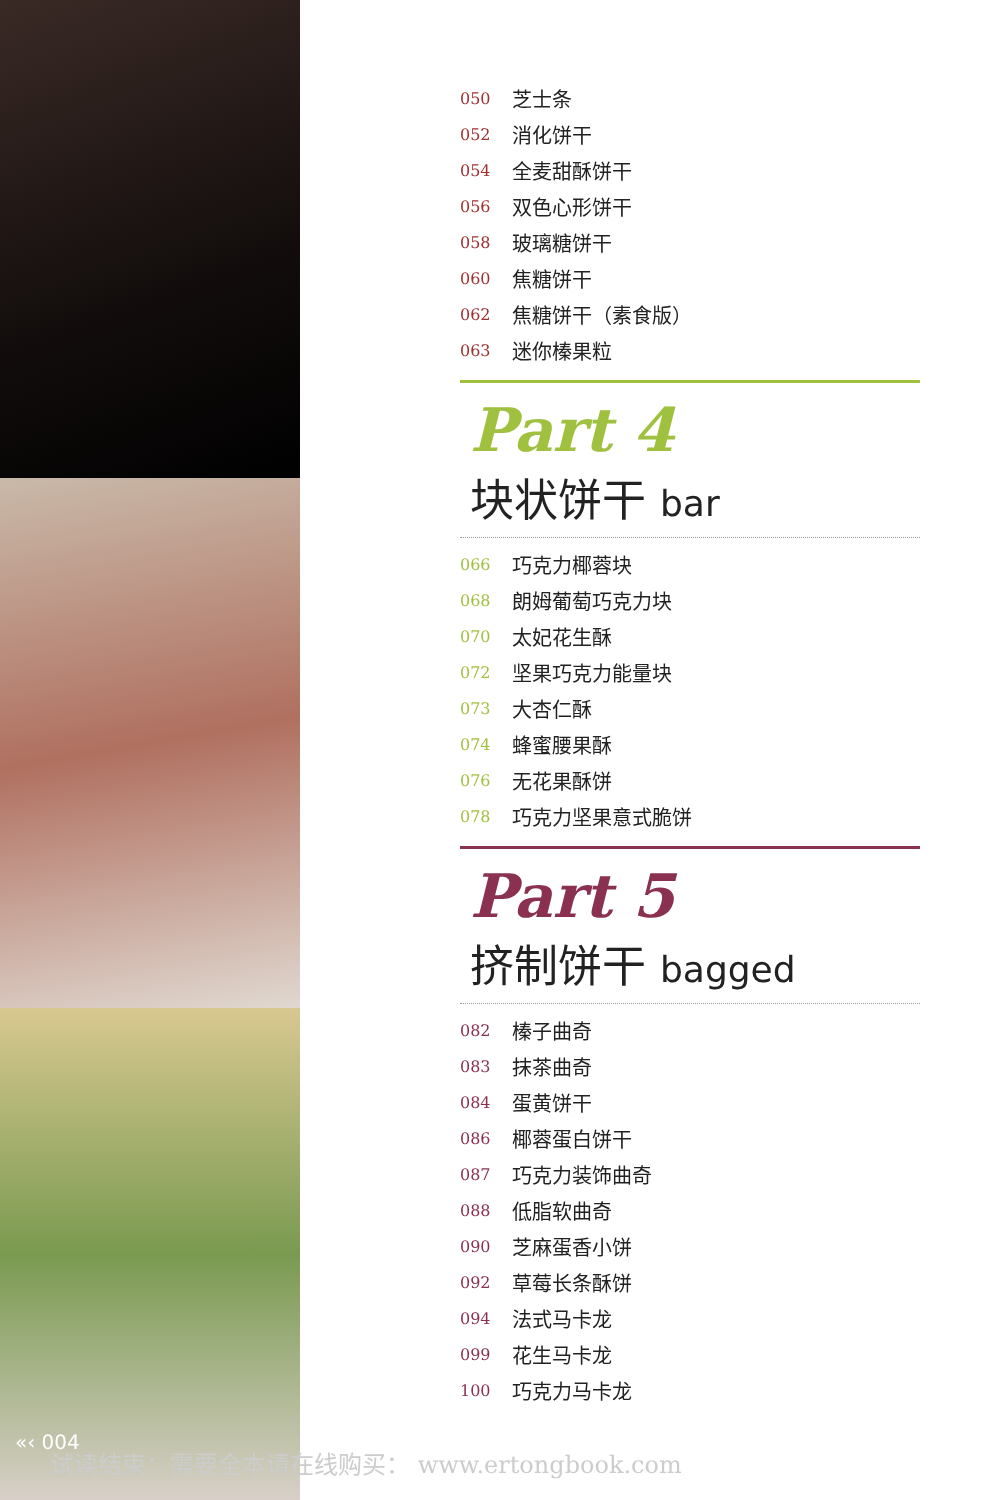050 芝士条
052 消化饼干
054 全麦甜酥饼干
056 双色心形饼干
058 玻璃糖饼干
060 焦糖饼干
062 焦糖饼干（素食版）
063 迷你榛果粒
Part 4
块状饼干 bar
066 巧克力椰蓉块
068 朗姆葡萄巧克力块
070 太妃花生酥
072 坚果巧克力能量块
073 大杏仁酥
074 蜂蜜腰果酥
076 无花果酥饼
078 巧克力坚果意式脆饼
Part 5
挤制饼干 bagged
082 榛子曲奇
083 抹茶曲奇
084 蛋黄饼干
086 椰蓉蛋白饼干
087 巧克力装饰曲奇
088 低脂软曲奇
090 芝麻蛋香小饼
092 草莓长条酥饼
094 法式马卡龙
099 花生马卡龙
100 巧克力马卡龙
«‹ 004
试读结束：需要全本请在线购买： www.ertongbook.com